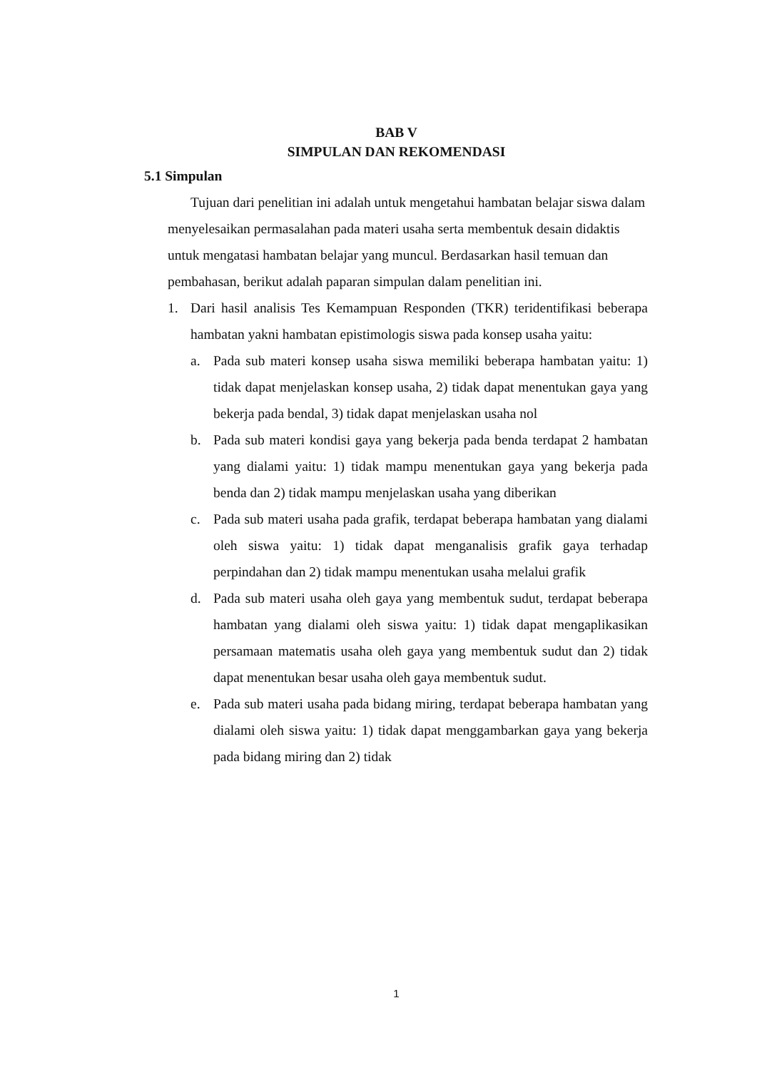BAB V
SIMPULAN DAN REKOMENDASI
5.1 Simpulan
Tujuan dari penelitian ini adalah untuk mengetahui hambatan belajar siswa dalam menyelesaikan permasalahan pada materi usaha serta membentuk desain didaktis untuk mengatasi hambatan belajar yang muncul. Berdasarkan hasil temuan dan pembahasan, berikut adalah paparan simpulan dalam penelitian ini.
1. Dari hasil analisis Tes Kemampuan Responden (TKR) teridentifikasi beberapa hambatan yakni hambatan epistimologis siswa pada konsep usaha yaitu:
a. Pada sub materi konsep usaha siswa memiliki beberapa hambatan yaitu: 1) tidak dapat menjelaskan konsep usaha, 2) tidak dapat menentukan gaya yang bekerja pada bendal, 3) tidak dapat menjelaskan usaha nol
b. Pada sub materi kondisi gaya yang bekerja pada benda terdapat 2 hambatan yang dialami yaitu: 1) tidak mampu menentukan gaya yang bekerja pada benda dan 2) tidak mampu menjelaskan usaha yang diberikan
c. Pada sub materi usaha pada grafik, terdapat beberapa hambatan yang dialami oleh siswa yaitu: 1) tidak dapat menganalisis grafik gaya terhadap perpindahan dan 2) tidak mampu menentukan usaha melalui grafik
d. Pada sub materi usaha oleh gaya yang membentuk sudut, terdapat beberapa hambatan yang dialami oleh siswa yaitu: 1) tidak dapat mengaplikasikan persamaan matematis usaha oleh gaya yang membentuk sudut dan 2) tidak dapat menentukan besar usaha oleh gaya membentuk sudut.
e. Pada sub materi usaha pada bidang miring, terdapat beberapa hambatan yang dialami oleh siswa yaitu: 1) tidak dapat menggambarkan gaya yang bekerja pada bidang miring dan 2) tidak
1